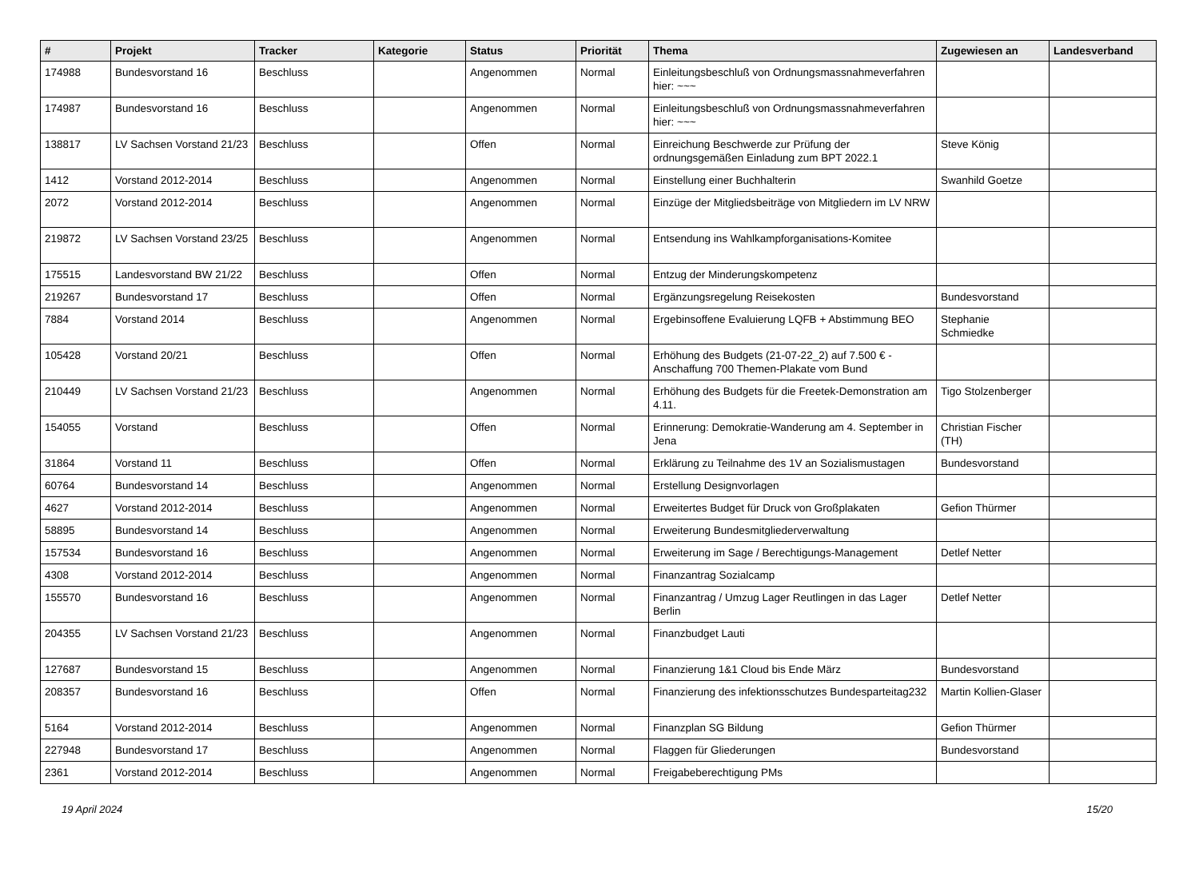| # | Projekt | Tracker | Kategorie | Status | Priorität | Thema | Zugewiesen an | Landesverband |
| --- | --- | --- | --- | --- | --- | --- | --- | --- |
| 174988 | Bundesvorstand 16 | Beschluss | | Angenommen | Normal | Einleitungsbeschluß von Ordnungsmassnahmeverfahren hier: ~~~ | | |
| 174987 | Bundesvorstand 16 | Beschluss | | Angenommen | Normal | Einleitungsbeschluß von Ordnungsmassnahmeverfahren hier: ~~~ | | |
| 138817 | LV Sachsen Vorstand 21/23 | Beschluss | | Offen | Normal | Einreichung Beschwerde zur Prüfung der ordnungsgemäßen Einladung zum BPT 2022.1 | Steve König | |
| 1412 | Vorstand 2012-2014 | Beschluss | | Angenommen | Normal | Einstellung einer Buchhalterin | Swanhild Goetze | |
| 2072 | Vorstand 2012-2014 | Beschluss | | Angenommen | Normal | Einzüge der Mitgliedsbeiträge von Mitgliedern im LV NRW | | |
| 219872 | LV Sachsen Vorstand 23/25 | Beschluss | | Angenommen | Normal | Entsendung ins Wahlkampforganisations-Komitee | | |
| 175515 | Landesvorstand BW 21/22 | Beschluss | | Offen | Normal | Entzug der Minderungskompetenz | | |
| 219267 | Bundesvorstand 17 | Beschluss | | Offen | Normal | Ergänzungsregelung Reisekosten | Bundesvorstand | |
| 7884 | Vorstand 2014 | Beschluss | | Angenommen | Normal | Ergebinsoffene Evaluierung LQFB + Abstimmung BEO | Stephanie Schmiedke | |
| 105428 | Vorstand 20/21 | Beschluss | | Offen | Normal | Erhöhung des Budgets (21-07-22_2) auf 7.500 € - Anschaffung 700 Themen-Plakate vom Bund | | |
| 210449 | LV Sachsen Vorstand 21/23 | Beschluss | | Angenommen | Normal | Erhöhung des Budgets für die Freetek-Demonstration am 4.11. | Tigo Stolzenberger | |
| 154055 | Vorstand | Beschluss | | Offen | Normal | Erinnerung: Demokratie-Wanderung am 4. September in Jena | Christian Fischer (TH) | |
| 31864 | Vorstand 11 | Beschluss | | Offen | Normal | Erklärung zu Teilnahme des 1V an Sozialismustagen | Bundesvorstand | |
| 60764 | Bundesvorstand 14 | Beschluss | | Angenommen | Normal | Erstellung Designvorlagen | | |
| 4627 | Vorstand 2012-2014 | Beschluss | | Angenommen | Normal | Erweitertes Budget für Druck von Großplakaten | Gefion Thürmer | |
| 58895 | Bundesvorstand 14 | Beschluss | | Angenommen | Normal | Erweiterung Bundesmitgliederverwaltung | | |
| 157534 | Bundesvorstand 16 | Beschluss | | Angenommen | Normal | Erweiterung im Sage / Berechtigungs-Management | Detlef Netter | |
| 4308 | Vorstand 2012-2014 | Beschluss | | Angenommen | Normal | Finanzantrag Sozialcamp | | |
| 155570 | Bundesvorstand 16 | Beschluss | | Angenommen | Normal | Finanzantrag / Umzug Lager Reutlingen in das Lager Berlin | Detlef Netter | |
| 204355 | LV Sachsen Vorstand 21/23 | Beschluss | | Angenommen | Normal | Finanzbudget Lauti | | |
| 127687 | Bundesvorstand 15 | Beschluss | | Angenommen | Normal | Finanzierung 1&1 Cloud bis Ende März | Bundesvorstand | |
| 208357 | Bundesvorstand 16 | Beschluss | | Offen | Normal | Finanzierung des infektionsschutzes Bundesparteitag232 | Martin Kollien-Glaser | |
| 5164 | Vorstand 2012-2014 | Beschluss | | Angenommen | Normal | Finanzplan SG Bildung | Gefion Thürmer | |
| 227948 | Bundesvorstand 17 | Beschluss | | Angenommen | Normal | Flaggen für Gliederungen | Bundesvorstand | |
| 2361 | Vorstand 2012-2014 | Beschluss | | Angenommen | Normal | Freigabeberechtigung PMs | | |
19 April 2024 15/20